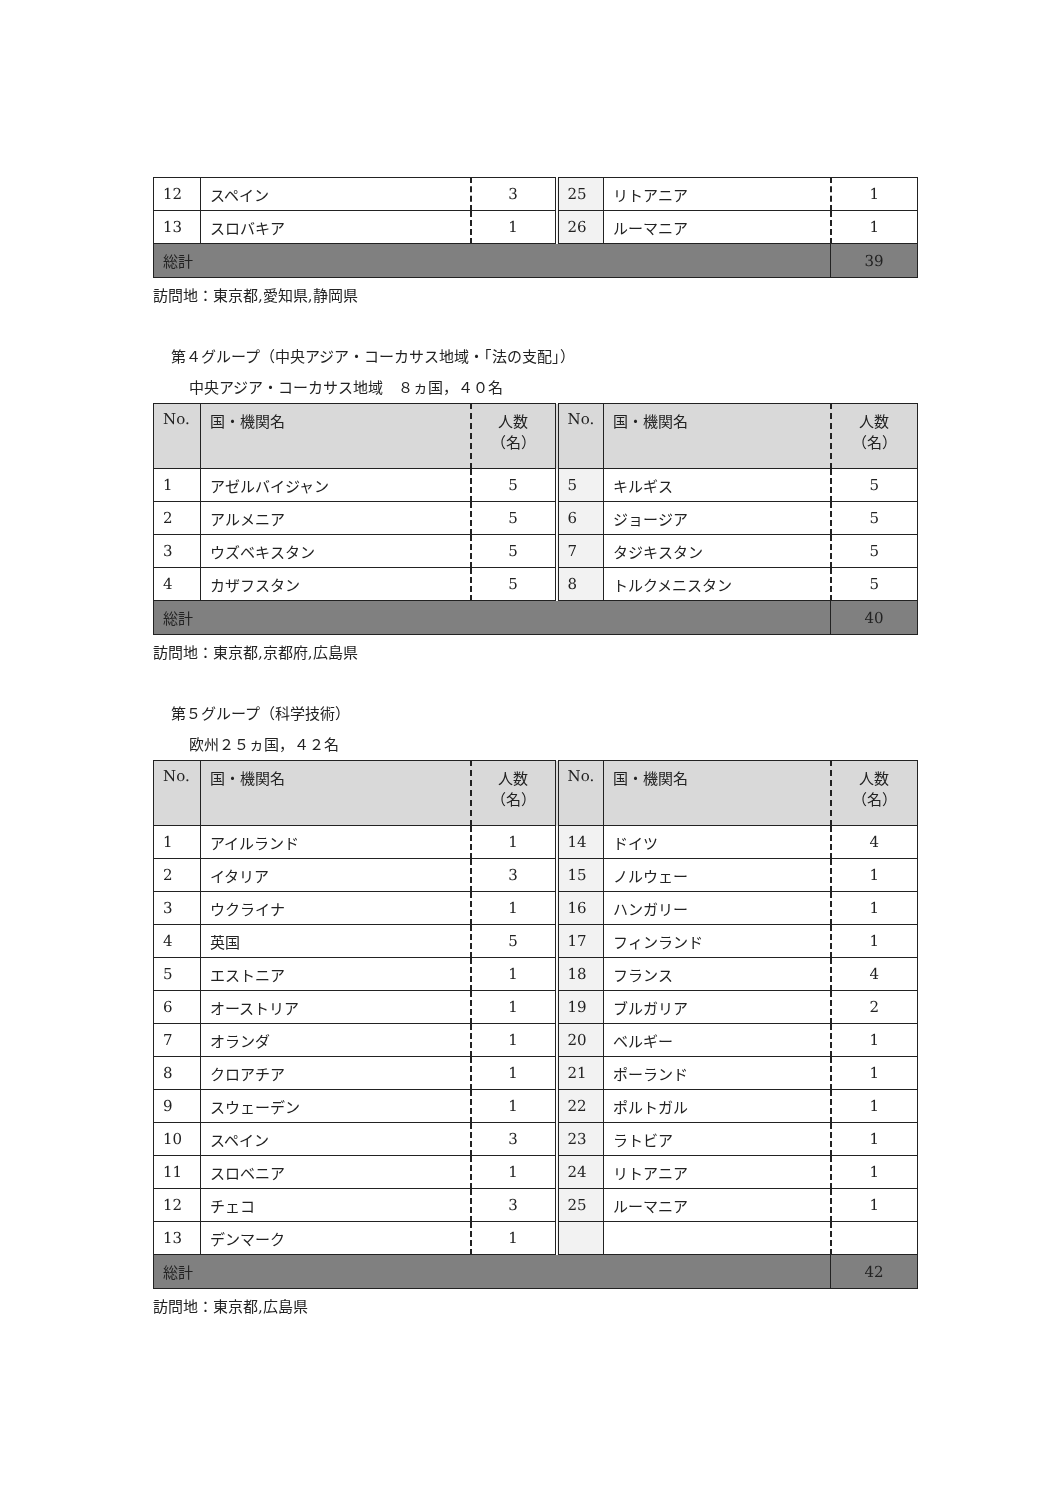| 12 | スペイン | 3 | 25 | リトアニア | 1 |
| 13 | スロバキア | 1 | 26 | ルーマニア | 1 |
| 総計 | | | | | 39 |
訪問地：東京都,愛知県,静岡県
第４グループ（中央アジア・コーカサス地域・｢法の支配｣）
中央アジア・コーカサス地域　８ヵ国，４０名
| No. | 国・機関名 | 人数 （名） | No. | 国・機関名 | 人数 （名） |
| --- | --- | --- | --- | --- | --- |
| 1 | アゼルバイジャン | 5 | 5 | キルギス | 5 |
| 2 | アルメニア | 5 | 6 | ジョージア | 5 |
| 3 | ウズベキスタン | 5 | 7 | タジキスタン | 5 |
| 4 | カザフスタン | 5 | 8 | トルクメニスタン | 5 |
| 総計 | | | | | 40 |
訪問地：東京都,京都府,広島県
第５グループ（科学技術）
欧州２５ヵ国，４２名
| No. | 国・機関名 | 人数 （名） | No. | 国・機関名 | 人数 （名） |
| --- | --- | --- | --- | --- | --- |
| 1 | アイルランド | 1 | 14 | ドイツ | 4 |
| 2 | イタリア | 3 | 15 | ノルウェー | 1 |
| 3 | ウクライナ | 1 | 16 | ハンガリー | 1 |
| 4 | 英国 | 5 | 17 | フィンランド | 1 |
| 5 | エストニア | 1 | 18 | フランス | 4 |
| 6 | オーストリア | 1 | 19 | ブルガリア | 2 |
| 7 | オランダ | 1 | 20 | ベルギー | 1 |
| 8 | クロアチア | 1 | 21 | ポーランド | 1 |
| 9 | スウェーデン | 1 | 22 | ポルトガル | 1 |
| 10 | スペイン | 3 | 23 | ラトビア | 1 |
| 11 | スロベニア | 1 | 24 | リトアニア | 1 |
| 12 | チェコ | 3 | 25 | ルーマニア | 1 |
| 13 | デンマーク | 1 | | | |
| 総計 | | | | | 42 |
訪問地：東京都,広島県